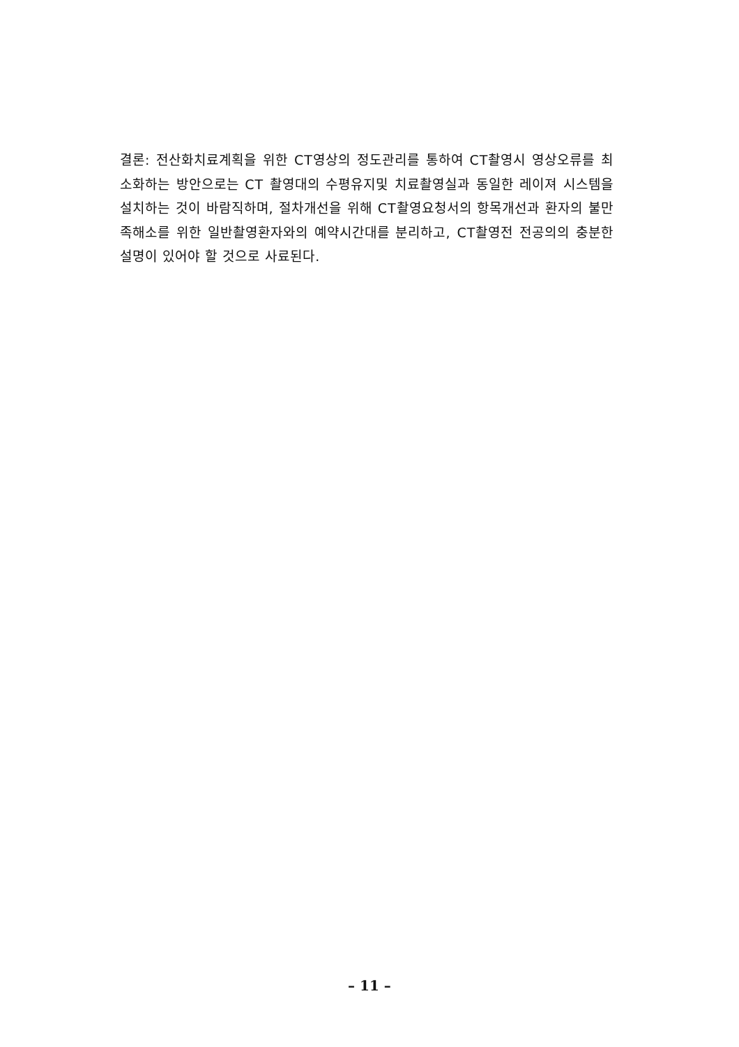결론: 전산화치료계획을 위한 CT영상의 정도관리를 통하여 CT촬영시 영상오류를 최소화하는 방안으로는 CT 촬영대의 수평유지및 치료촬영실과 동일한 레이져 시스템을 설치하는 것이 바람직하며, 절차개선을 위해 CT촬영요청서의 항목개선과 환자의 불만족해소를 위한 일반촬영환자와의 예약시간대를 분리하고, CT촬영전 전공의의 충분한 설명이 있어야 할 것으로 사료된다.
– 11 –